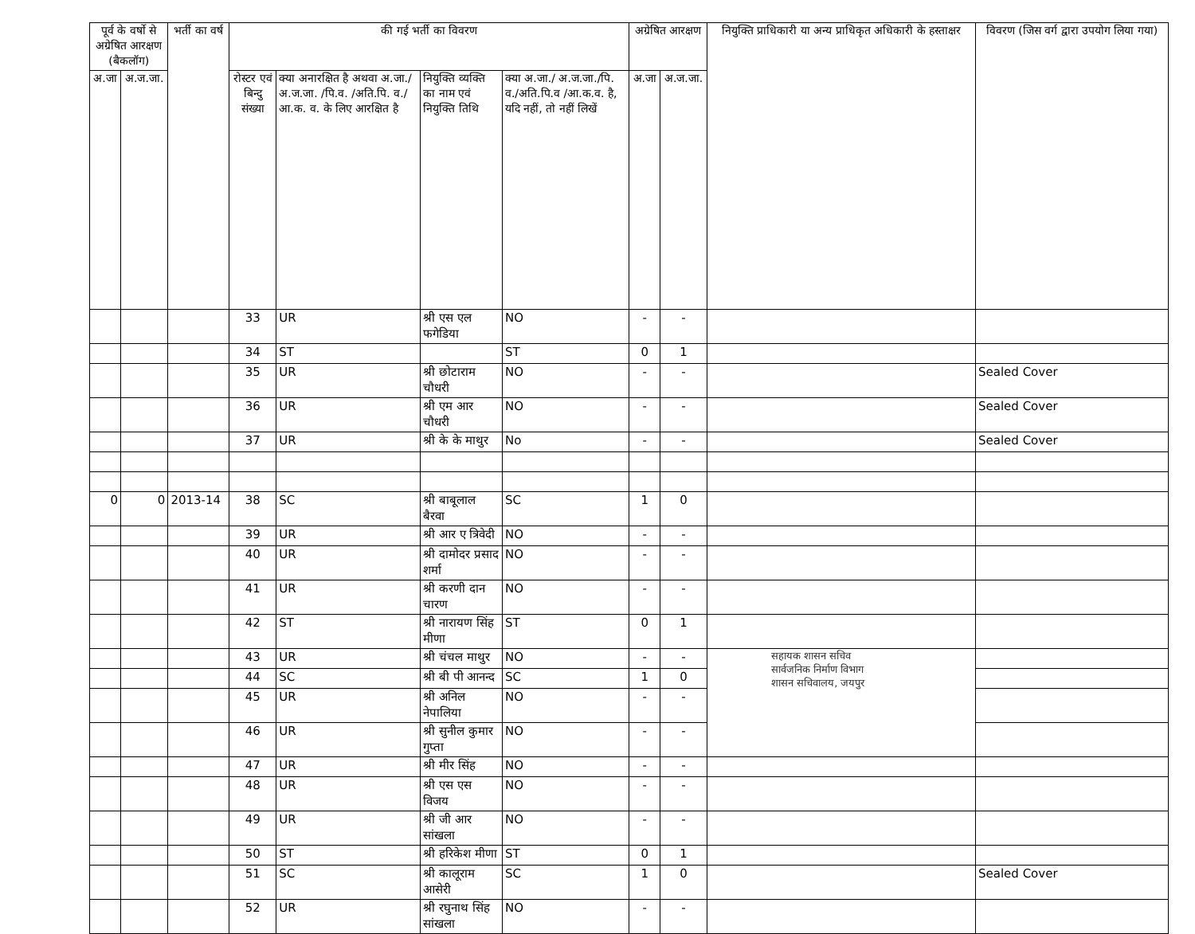| पूर्व के वर्षो से अग्रेषित आरक्षण (बैकलॉग) | | भर्ती का वर्ष | की गई भर्ती का विवरण | | | | अग्रेषित आरक्षण | | नियुक्ति प्राधिकारी या अन्य प्राधिकृत अधिकारी के हस्ताक्षर | विवरण (जिस वर्ग द्वारा उपयोग लिया गया) |
| --- | --- | --- | --- | --- | --- | --- | --- | --- | --- | --- |
| अ.जा | अ.ज.जा. | | रोस्टर एवं बिन्दु संख्या | क्या अनारक्षित है अथवा अ.जा./ अ.ज.जा. /पि.व. /अति.पि. व./आ.क. व. के लिए आरक्षित है | नियुक्ति व्यक्ति का नाम एवं नियुक्ति तिथि | क्या अ.जा./ अ.ज.जा./पि. व./अति.पि.व /आ.क.व. है, यदि नहीं, तो नहीं लिखें | अ.जा | अ.ज.जा. | | |
| | | | 33 | UR | श्री एस एल फगेडिया | NO | - | - | | |
| | | | 34 | ST | | ST | 0 | 1 | | |
| | | | 35 | UR | श्री छोटाराम चौधरी | NO | - | - | | Sealed Cover |
| | | | 36 | UR | श्री एम आर चौधरी | NO | - | - | | Sealed Cover |
| | | | 37 | UR | श्री के के माथुर | No | - | - | | Sealed Cover |
| 0 | 0 | 2013-14 | 38 | SC | श्री बाबूलाल बैरवा | SC | 1 | 0 | | |
| | | | 39 | UR | श्री आर ए त्रिवेदी | NO | - | - | | |
| | | | 40 | UR | श्री दामोदर प्रसाद शर्मा | NO | - | - | | |
| | | | 41 | UR | श्री करणी दान चारण | NO | - | - | | |
| | | | 42 | ST | श्री नारायण सिंह मीणा | ST | 0 | 1 | | |
| | | | 43 | UR | श्री चंचल माथुर | NO | - | - | सहायक शासन सचिव सार्वजनिक निर्माण विभाग शासन सचिवालय, जयपुर | |
| | | | 44 | SC | श्री बी पी आनन्द | SC | 1 | 0 | | |
| | | | 45 | UR | श्री अनिल नेपालिया | NO | - | - | | |
| | | | 46 | UR | श्री सुनील कुमार गुप्ता | NO | - | - | | |
| | | | 47 | UR | श्री मीर सिंह | NO | - | - | | |
| | | | 48 | UR | श्री एस एस विजय | NO | - | - | | |
| | | | 49 | UR | श्री जी आर सांखला | NO | - | - | | |
| | | | 50 | ST | श्री हरिकेश मीणा | ST | 0 | 1 | | |
| | | | 51 | SC | श्री कालूराम आसेरी | SC | 1 | 0 | | Sealed Cover |
| | | | 52 | UR | श्री रघुनाथ सिंह सांखला | NO | - | - | | |